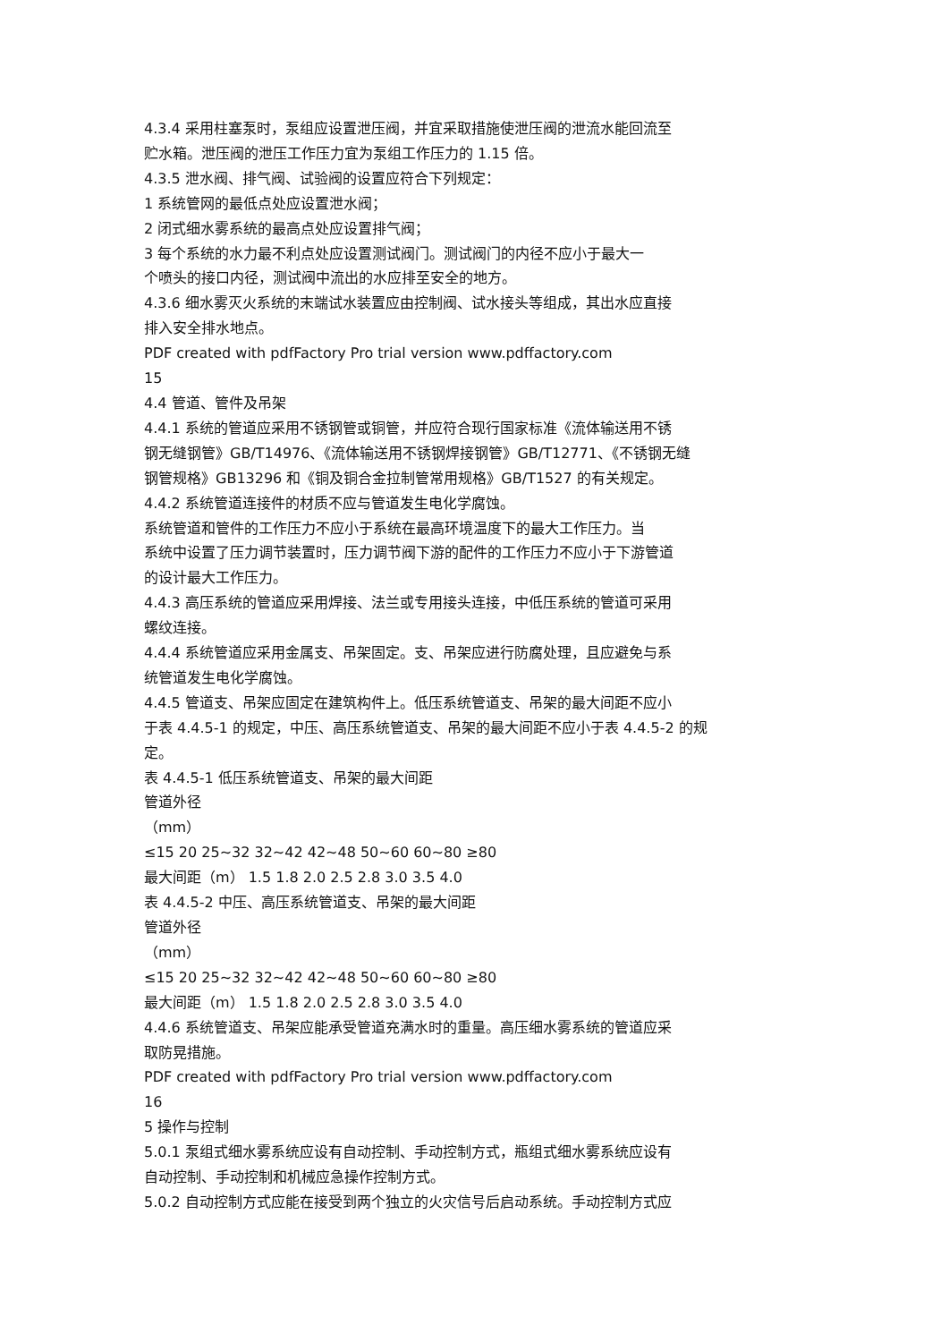4.3.4 采用柱塞泵时，泵组应设置泄压阀，并宜采取措施使泄压阀的泄流水能回流至
贮水箱。泄压阀的泄压工作压力宜为泵组工作压力的 1.15 倍。
4.3.5 泄水阀、排气阀、试验阀的设置应符合下列规定：
1 系统管网的最低点处应设置泄水阀；
2 闭式细水雾系统的最高点处应设置排气阀；
3 每个系统的水力最不利点处应设置测试阀门。测试阀门的内径不应小于最大一
个喷头的接口内径，测试阀中流出的水应排至安全的地方。
4.3.6 细水雾灭火系统的末端试水装置应由控制阀、试水接头等组成，其出水应直接
排入安全排水地点。
PDF created with pdfFactory Pro trial version www.pdffactory.com
15
4.4 管道、管件及吊架
4.4.1 系统的管道应采用不锈钢管或铜管，并应符合现行国家标准《流体输送用不锈
钢无缝钢管》GB/T14976、《流体输送用不锈钢焊接钢管》GB/T12771、《不锈钢无缝
钢管规格》GB13296 和《铜及铜合金拉制管常用规格》GB/T1527 的有关规定。
4.4.2 系统管道连接件的材质不应与管道发生电化学腐蚀。
系统管道和管件的工作压力不应小于系统在最高环境温度下的最大工作压力。当
系统中设置了压力调节装置时，压力调节阀下游的配件的工作压力不应小于下游管道
的设计最大工作压力。
4.4.3 高压系统的管道应采用焊接、法兰或专用接头连接，中低压系统的管道可采用
螺纹连接。
4.4.4 系统管道应采用金属支、吊架固定。支、吊架应进行防腐处理，且应避免与系
统管道发生电化学腐蚀。
4.4.5 管道支、吊架应固定在建筑构件上。低压系统管道支、吊架的最大间距不应小
于表 4.4.5-1 的规定，中压、高压系统管道支、吊架的最大间距不应小于表 4.4.5-2 的规
定。
表 4.4.5-1 低压系统管道支、吊架的最大间距
管道外径
（mm）
≤15 20 25~32 32~42 42~48 50~60 60~80 ≥80
最大间距（m） 1.5 1.8 2.0 2.5 2.8 3.0 3.5 4.0
表 4.4.5-2 中压、高压系统管道支、吊架的最大间距
管道外径
（mm）
≤15 20 25~32 32~42 42~48 50~60 60~80 ≥80
最大间距（m） 1.5 1.8 2.0 2.5 2.8 3.0 3.5 4.0
4.4.6 系统管道支、吊架应能承受管道充满水时的重量。高压细水雾系统的管道应采
取防晃措施。
PDF created with pdfFactory Pro trial version www.pdffactory.com
16
5 操作与控制
5.0.1 泵组式细水雾系统应设有自动控制、手动控制方式，瓶组式细水雾系统应设有
自动控制、手动控制和机械应急操作控制方式。
5.0.2 自动控制方式应能在接受到两个独立的火灾信号后启动系统。手动控制方式应